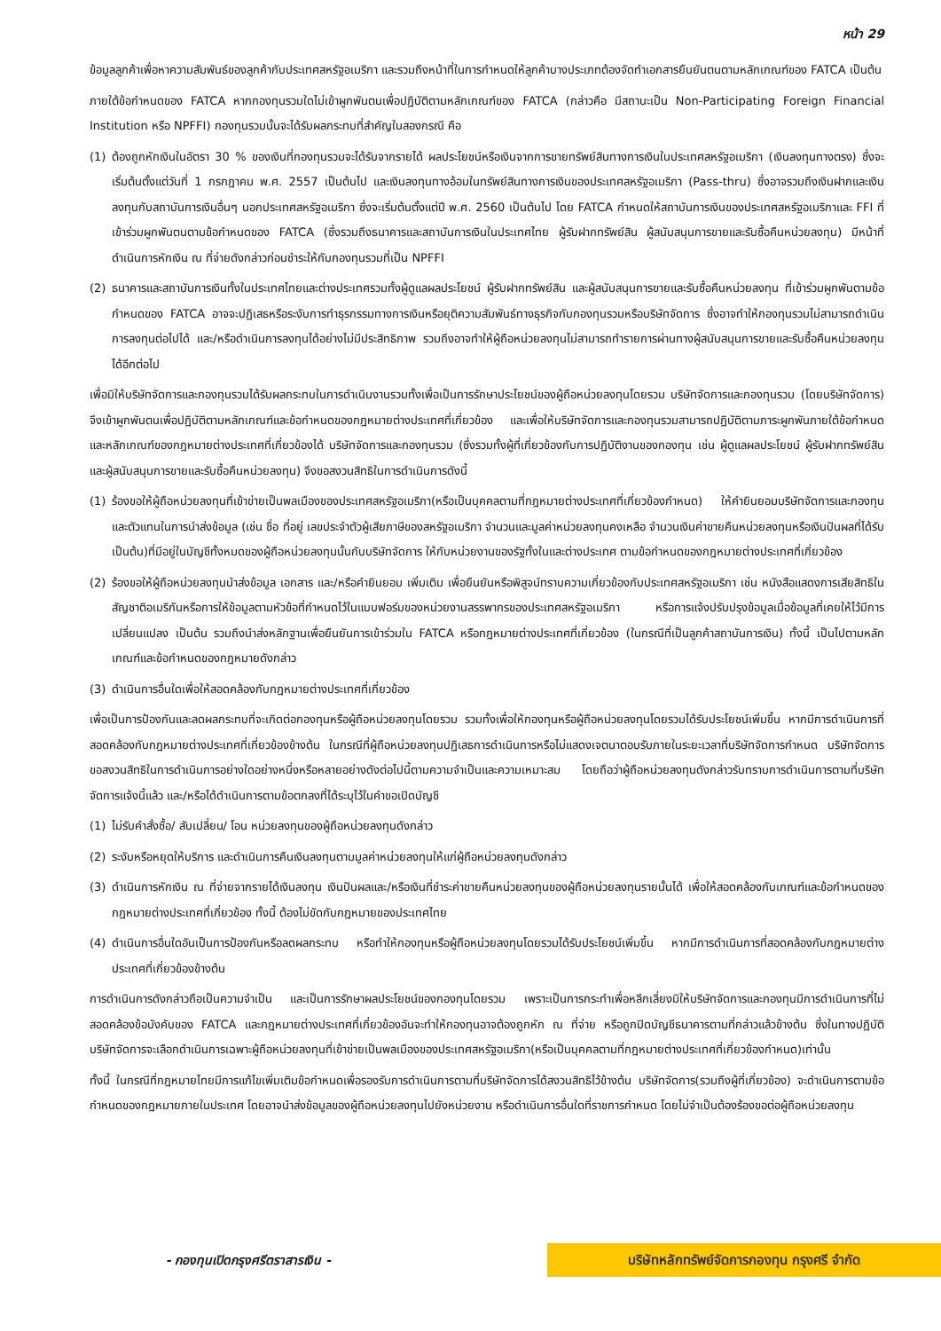หน้า 29
ข้อมูลลูกค้าเพื่อหาความสัมพันธ์ของลูกค้ากับประเทศสหรัฐอเมริกา และรวมถึงหน้าที่ในการกำหนดให้ลูกค้าบางประเภทต้องจัดทำเอกสารยืนยันตนตามหลักเกณฑ์ของ FATCA เป็นต้น
ภายใต้ข้อกำหนดของ FATCA หากกองทุนรวมใดไม่เข้าผูกพันตนเพื่อปฏิบัติตามหลักเกณฑ์ของ FATCA (กล่าวคือ มีสถานะเป็น Non-Participating Foreign Financial Institution หรือ NPFFI) กองทุนรวมนั้นจะได้รับผลกระทบที่สำคัญในสองกรณี คือ
(1) ต้องถูกหักเงินในอัตรา 30 % ของเงินที่กองทุนรวมจะได้รับจากรายได้ ผลประโยชน์หรือเงินจากการขายทรัพย์สินทางการเงินในประเทศสหรัฐอเมริกา (เงินลงทุนทางตรง) ซึ่งจะเริ่มต้นตั้งแต่วันที่ 1 กรกฎาคม พ.ศ. 2557 เป็นต้นไป และเงินลงทุนทางอ้อมในทรัพย์สินทางการเงินของประเทศสหรัฐอเมริกา (Pass-thru) ซึ่งอาจรวมถึงเงินฝากและเงินลงทุนกับสถาบันการเงินอื่นๆ นอกประเทศสหรัฐอเมริกา ซึ่งจะเริ่มต้นตั้งแต่ปี พ.ศ. 2560 เป็นต้นไป โดย FATCA กำหนดให้สถาบันการเงินของประเทศสหรัฐอเมริกาและ FFI ที่เข้าร่วมผูกพันตนตามข้อกำหนดของ FATCA (ซึ่งรวมถึงธนาคารและสถาบันการเงินในประเทศไทย ผู้รับฝากทรัพย์สิน ผู้สนับสนุนการขายและรับซื้อคืนหน่วยลงทุน) มีหน้าที่ดำเนินการหักเงิน ณ ที่จ่ายดังกล่าวก่อนชำระให้กับกองทุนรวมที่เป็น NPFFI
(2) ธนาคารและสถาบันการเงินทั้งในประเทศไทยและต่างประเทศรวมทั้งผู้ดูแลผลประโยชน์ ผู้รับฝากทรัพย์สิน และผู้สนับสนุนการขายและรับซื้อคืนหน่วยลงทุน ที่เข้าร่วมผูกพันตามข้อกำหนดของ FATCA อาจจะปฏิเสธหรือระงับการทำธุรกรรมทางการเงินหรือยุติความสัมพันธ์ทางธุรกิจกับกองทุนรวมหรือบริษัทจัดการ ซึ่งอาจทำให้กองทุนรวมไม่สามารถดำเนินการลงทุนต่อไปได้ และ/หรือดำเนินการลงทุนได้อย่างไม่มีประสิทธิภาพ รวมถึงอาจทำให้ผู้ถือหน่วยลงทุนไม่สามารถทำรายการผ่านทางผู้สนับสนุนการขายและรับซื้อคืนหน่วยลงทุนได้อีกต่อไป
เพื่อมิให้บริษัทจัดการและกองทุนรวมได้รับผลกระทบในการดำเนินงานรวมทั้งเพื่อเป็นการรักษาประโยชน์ของผู้ถือหน่วยลงทุนโดยรวม บริษัทจัดการและกองทุนรวม (โดยบริษัทจัดการ) จึงเข้าผูกพันตนเพื่อปฏิบัติตามหลักเกณฑ์และข้อกำหนดของกฎหมายต่างประเทศที่เกี่ยวข้อง และเพื่อให้บริษัทจัดการและกองทุนรวมสามารถปฏิบัติตามภาระผูกพันภายใต้ข้อกำหนดและหลักเกณฑ์ของกฎหมายต่างประเทศที่เกี่ยวข้องได้ บริษัทจัดการและกองทุนรวม (ซึ่งรวมทั้งผู้ที่เกี่ยวข้องกับการปฏิบัติงานของกองทุน เช่น ผู้ดูแลผลประโยชน์ ผู้รับฝากทรัพย์สิน และผู้สนับสนุนการขายและรับซื้อคืนหน่วยลงทุน) จึงขอสงวนสิทธิในการดำเนินการดังนี้
(1) ร้องขอให้ผู้ถือหน่วยลงทุนที่เข้าข่ายเป็นพลเมืองของประเทศสหรัฐอเมริกา(หรือเป็นบุคคลตามที่กฎหมายต่างประเทศที่เกี่ยวข้องกำหนด) ให้คำยินยอมบริษัทจัดการและกองทุนและตัวแทนในการนำส่งข้อมูล (เช่น ชื่อ ที่อยู่ เลขประจำตัวผู้เสียภาษีของสหรัฐอเมริกา จำนวนและมูลค่าหน่วยลงทุนคงเหลือ จำนวนเงินค่าขายคืนหน่วยลงทุนหรือเงินปันผลที่ได้รับ เป็นต้น)ที่มีอยู่ในบัญชีทั้งหมดของผู้ถือหน่วยลงทุนนั้นกับบริษัทจัดการ ให้กับหน่วยงานของรัฐทั้งในและต่างประเทศ ตามข้อกำหนดของกฎหมายต่างประเทศที่เกี่ยวข้อง
(2) ร้องขอให้ผู้ถือหน่วยลงทุนนำส่งข้อมูล เอกสาร และ/หรือคำยินยอม เพิ่มเติม เพื่อยืนยันหรือพิสูจน์ทราบความเกี่ยวข้องกับประเทศสหรัฐอเมริกา เช่น หนังสือแสดงการเสียสิทธิในสัญชาติอเมริกันหรือการให้ข้อมูลตามหัวข้อที่กำหนดไว้ในแบบฟอร์มของหน่วยงานสรรพากรของประเทศสหรัฐอเมริกา หรือการแจ้งปรับปรุงข้อมูลเมื่อข้อมูลที่เคยให้ไว้มีการเปลี่ยนแปลง เป็นต้น รวมถึงนำส่งหลักฐานเพื่อยืนยันการเข้าร่วมใน FATCA หรือกฎหมายต่างประเทศที่เกี่ยวข้อง (ในกรณีที่เป็นลูกค้าสถาบันการเงิน) ทั้งนี้ เป็นไปตามหลักเกณฑ์และข้อกำหนดของกฎหมายดังกล่าว
(3) ดำเนินการอื่นใดเพื่อให้สอดคล้องกับกฎหมายต่างประเทศที่เกี่ยวข้อง
เพื่อเป็นการป้องกันและลดผลกระทบที่จะเกิดต่อกองทุนหรือผู้ถือหน่วยลงทุนโดยรวม รวมทั้งเพื่อให้กองทุนหรือผู้ถือหน่วยลงทุนโดยรวมได้รับประโยชน์เพิ่มขึ้น หากมีการดำเนินการที่สอดคล้องกับกฎหมายต่างประเทศที่เกี่ยวข้องข้างต้น ในกรณีที่ผู้ถือหน่วยลงทุนปฏิเสธการดำเนินการหรือไม่แสดงเจตนาตอบรับภายในระยะเวลาที่บริษัทจัดการกำหนด บริษัทจัดการขอสงวนสิทธิในการดำเนินการอย่างใดอย่างหนึ่งหรือหลายอย่างดังต่อไปนี้ตามความจำเป็นและความเหมาะสม โดยถือว่าผู้ถือหน่วยลงทุนดังกล่าวรับทราบการดำเนินการตามที่บริษัทจัดการแจ้งนี้แล้ว และ/หรือได้ดำเนินการตามข้อตกลงที่ได้ระบุไว้ในคำขอเปิดบัญชี
(1) ไม่รับคำสั่งซื้อ/ สับเปลี่ยน/ โอน หน่วยลงทุนของผู้ถือหน่วยลงทุนดังกล่าว
(2) ระงับหรือหยุดให้บริการ และดำเนินการคืนเงินลงทุนตามมูลค่าหน่วยลงทุนให้แก่ผู้ถือหน่วยลงทุนดังกล่าว
(3) ดำเนินการหักเงิน ณ ที่จ่ายจากรายได้เงินลงทุน เงินปันผลและ/หรือเงินที่ชำระค่าขายคืนหน่วยลงทุนของผู้ถือหน่วยลงทุนรายนั้นได้ เพื่อให้สอดคล้องกับเกณฑ์และข้อกำหนดของกฎหมายต่างประเทศที่เกี่ยวข้อง ทั้งนี้ ต้องไม่ขัดกับกฎหมายของประเทศไทย
(4) ดำเนินการอื่นใดอันเป็นการป้องกันหรือลดผลกระทบ หรือทำให้กองทุนหรือผู้ถือหน่วยลงทุนโดยรวมได้รับประโยชน์เพิ่มขึ้น หากมีการดำเนินการที่สอดคล้องกับกฎหมายต่างประเทศที่เกี่ยวข้องข้างต้น
การดำเนินการดังกล่าวถือเป็นความจำเป็น และเป็นการรักษาผลประโยชน์ของกองทุนโดยรวม เพราะเป็นการกระทำเพื่อหลีกเลี่ยงมิให้บริษัทจัดการและกองทุนมีการดำเนินการที่ไม่สอดคล้องข้อบังคับของ FATCA และกฎหมายต่างประเทศที่เกี่ยวข้องอันจะทำให้กองทุนอาจต้องถูกหัก ณ ที่จ่าย หรือถูกปิดบัญชีธนาคารตามที่กล่าวแล้วข้างต้น ซึ่งในทางปฏิบัติบริษัทจัดการจะเลือกดำเนินการเฉพาะผู้ถือหน่วยลงทุนที่เข้าข่ายเป็นพลเมืองของประเทศสหรัฐอเมริกา(หรือเป็นบุคคลตามที่กฎหมายต่างประเทศที่เกี่ยวข้องกำหนด)เท่านั้น
ทั้งนี้ ในกรณีที่กฎหมายไทยมีการแก้ไขเพิ่มเติมข้อกำหนดเพื่อรองรับการดำเนินการตามที่บริษัทจัดการได้สงวนสิทธิไว้ข้างต้น บริษัทจัดการ(รวมถึงผู้ที่เกี่ยวข้อง) จะดำเนินการตามข้อกำหนดของกฎหมายภายในประเทศ โดยอาจนำส่งข้อมูลของผู้ถือหน่วยลงทุนไปยังหน่วยงาน หรือดำเนินการอื่นใดที่ราชการกำหนด โดยไม่จำเป็นต้องร้องขอต่อผู้ถือหน่วยลงทุน
- กองทุนเปิดกรุงศรีตราสารเงิน -
บริษัทหลักทรัพย์จัดการกองทุน กรุงศรี จำกัด